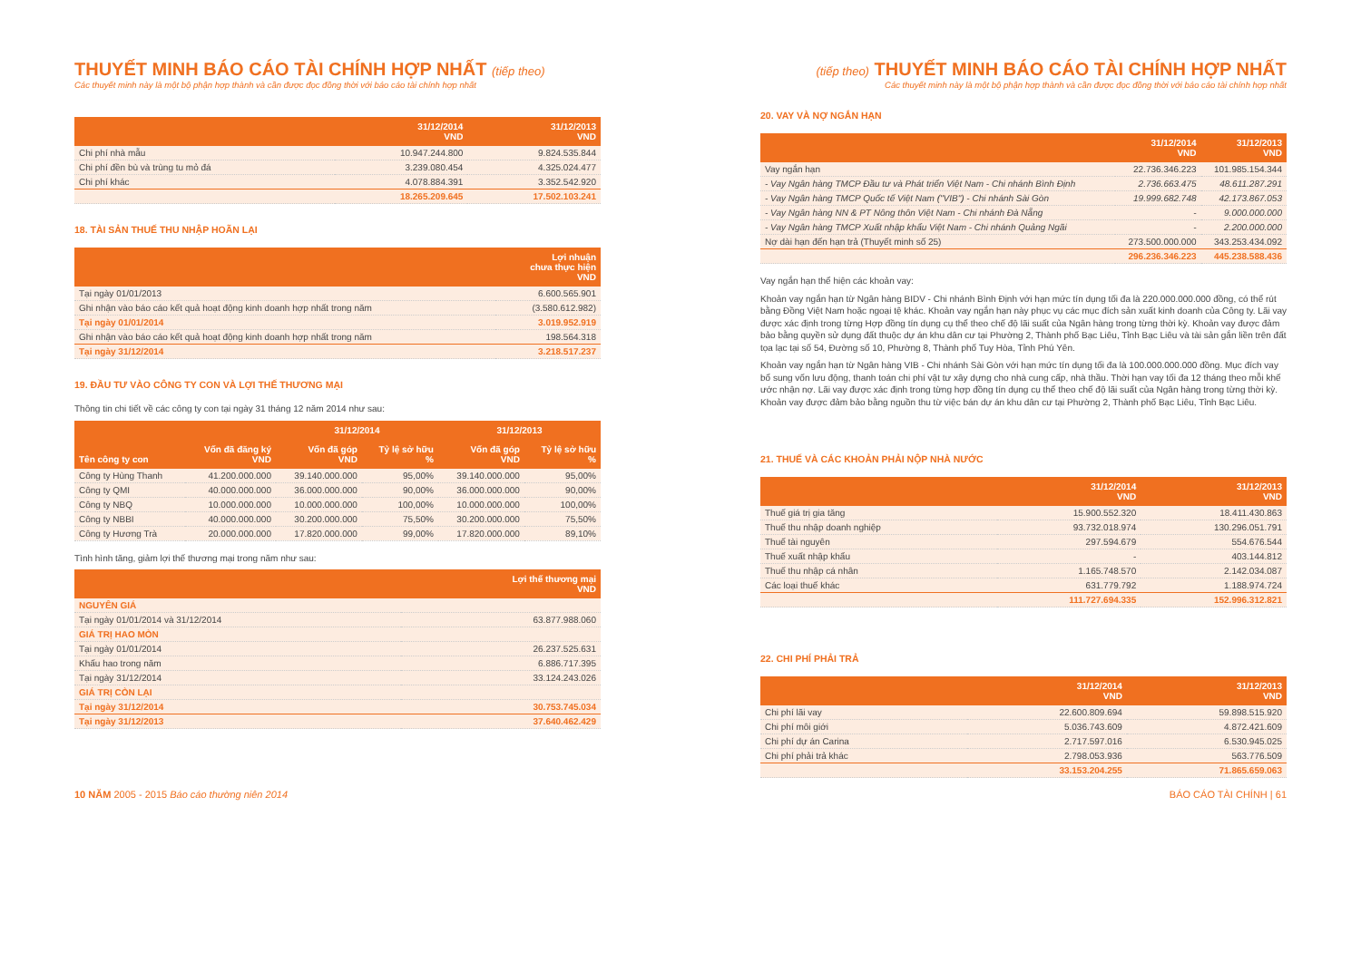THUYẾT MINH BÁO CÁO TÀI CHÍNH HỢP NHẤT (tiếp theo)
Các thuyết minh này là một bộ phận hợp thành và cần được đọc đồng thời với báo cáo tài chính hợp nhất
| | 31/12/2014 VND | 31/12/2013 VND |
| --- | --- | --- |
| Chi phí nhà mẫu | 10.947.244.800 | 9.824.535.844 |
| Chi phí đền bù và trùng tu mỏ đá | 3.239.080.454 | 4.325.024.477 |
| Chi phí khác | 4.078.884.391 | 3.352.542.920 |
| | 18.265.209.645 | 17.502.103.241 |
18. TÀI SẢN THUẾ THU NHẬP HOÃN LẠI
| | Lợi nhuận chưa thực hiện VND |
| --- | --- |
| Tại ngày 01/01/2013 | 6.600.565.901 |
| Ghi nhận vào báo cáo kết quả hoạt động kinh doanh hợp nhất trong năm | (3.580.612.982) |
| Tại ngày 01/01/2014 | 3.019.952.919 |
| Ghi nhận vào báo cáo kết quả hoạt động kinh doanh hợp nhất trong năm | 198.564.318 |
| Tại ngày 31/12/2014 | 3.218.517.237 |
19. ĐẦU TƯ VÀO CÔNG TY CON VÀ LỢI THẾ THƯƠNG MẠI
Thông tin chi tiết về các công ty con tại ngày 31 tháng 12 năm 2014 như sau:
| Tên công ty con | Vốn đã đăng ký VND | 31/12/2014 | | 31/12/2013 | |
| --- | --- | --- | --- | --- | --- |
| | | Vốn đã góp VND | Tỷ lệ sở hữu % | Vốn đã góp VND | Tỷ lệ sở hữu % |
| Công ty Hùng Thanh | 41.200.000.000 | 39.140.000.000 | 95,00% | 39.140.000.000 | 95,00% |
| Công ty QMI | 40.000.000.000 | 36.000.000.000 | 90,00% | 36.000.000.000 | 90,00% |
| Công ty NBQ | 10.000.000.000 | 10.000.000.000 | 100,00% | 10.000.000.000 | 100,00% |
| Công ty NBBI | 40.000.000.000 | 30.200.000.000 | 75,50% | 30.200.000.000 | 75,50% |
| Công ty Hương Trà | 20.000.000.000 | 17.820.000.000 | 99,00% | 17.820.000.000 | 89,10% |
Tình hình tăng, giảm lợi thế thương mại trong năm như sau:
| | Lợi thế thương mại VND |
| --- | --- |
| NGUYÊN GIÁ | |
| Tại ngày 01/01/2014 và 31/12/2014 | 63.877.988.060 |
| GIÁ TRỊ HAO MÒN | |
| Tại ngày 01/01/2014 | 26.237.525.631 |
| Khấu hao trong năm | 6.886.717.395 |
| Tại ngày 31/12/2014 | 33.124.243.026 |
| GIÁ TRỊ CÒN LẠI | |
| Tại ngày 31/12/2014 | 30.753.745.034 |
| Tại ngày 31/12/2013 | 37.640.462.429 |
(tiếp theo) THUYẾT MINH BÁO CÁO TÀI CHÍNH HỢP NHẤT
Các thuyết minh này là một bộ phận hợp thành và cần được đọc đồng thời với báo cáo tài chính hợp nhất
20. VAY VÀ NỢ NGẮN HẠN
| | 31/12/2014 VND | 31/12/2013 VND |
| --- | --- | --- |
| Vay ngắn hạn | 22.736.346.223 | 101.985.154.344 |
| - Vay Ngân hàng TMCP Đầu tư và Phát triển Việt Nam - Chi nhánh Bình Định | 2.736.663.475 | 48.611.287.291 |
| - Vay Ngân hàng TMCP Quốc tế Việt Nam ("VIB") - Chi nhánh Sài Gòn | 19.999.682.748 | 42.173.867.053 |
| - Vay Ngân hàng NN & PT Nông thôn Việt Nam - Chi nhánh Đà Nẵng | - | 9.000.000.000 |
| - Vay Ngân hàng TMCP Xuất nhập khẩu Việt Nam - Chi nhánh Quảng Ngãi | - | 2.200.000.000 |
| Nợ dài hạn đến hạn trả (Thuyết minh số 25) | 273.500.000.000 | 343.253.434.092 |
| | 296.236.346.223 | 445.238.588.436 |
Vay ngắn hạn thể hiện các khoản vay:
Khoản vay ngắn hạn từ Ngân hàng BIDV - Chi nhánh Bình Định với hạn mức tín dụng tối đa là 220.000.000.000 đồng, có thể rút bằng Đồng Việt Nam hoặc ngoại tệ khác. Khoản vay ngắn hạn này phục vụ các mục đích sản xuất kinh doanh của Công ty. Lãi vay được xác định trong từng Hợp đồng tín dụng cụ thể theo chế độ lãi suất của Ngân hàng trong từng thời kỳ. Khoản vay được đảm bảo bằng quyền sử dụng đất thuộc dự án khu dân cư tại Phường 2, Thành phố Bạc Liêu, Tỉnh Bạc Liêu và tài sản gắn liền trên đất tọa lạc tại số 54, Đường số 10, Phường 8, Thành phố Tuy Hòa, Tỉnh Phú Yên.
Khoản vay ngắn hạn từ Ngân hàng VIB - Chi nhánh Sài Gòn với hạn mức tín dụng tối đa là 100.000.000.000 đồng. Mục đích vay bổ sung vốn lưu động, thanh toán chi phí vật tư xây dựng cho nhà cung cấp, nhà thầu. Thời hạn vay tối đa 12 tháng theo mỗi khế ước nhận nợ. Lãi vay được xác định trong từng hợp đồng tín dụng cụ thể theo chế độ lãi suất của Ngân hàng trong từng thời kỳ. Khoản vay được đảm bảo bằng nguồn thu từ việc bán dự án khu dân cư tại Phường 2, Thành phố Bạc Liêu, Tỉnh Bạc Liêu.
21. THUẾ VÀ CÁC KHOẢN PHẢI NỘP NHÀ NƯỚC
| | 31/12/2014 VND | 31/12/2013 VND |
| --- | --- | --- |
| Thuế giá trị gia tăng | 15.900.552.320 | 18.411.430.863 |
| Thuế thu nhập doanh nghiệp | 93.732.018.974 | 130.296.051.791 |
| Thuế tài nguyên | 297.594.679 | 554.676.544 |
| Thuế xuất nhập khẩu | - | 403.144.812 |
| Thuế thu nhập cá nhân | 1.165.748.570 | 2.142.034.087 |
| Các loại thuế khác | 631.779.792 | 1.188.974.724 |
| | 111.727.694.335 | 152.996.312.821 |
22. CHI PHÍ PHẢI TRẢ
| | 31/12/2014 VND | 31/12/2013 VND |
| --- | --- | --- |
| Chi phí lãi vay | 22.600.809.694 | 59.898.515.920 |
| Chi phí môi giới | 5.036.743.609 | 4.872.421.609 |
| Chi phí dự án Carina | 2.717.597.016 | 6.530.945.025 |
| Chi phí phải trả khác | 2.798.053.936 | 563.776.509 |
| | 33.153.204.255 | 71.865.659.063 |
10 NĂM 2005 - 2015 Báo cáo thường niên 2014
BÁO CÁO TÀI CHÍNH | 61